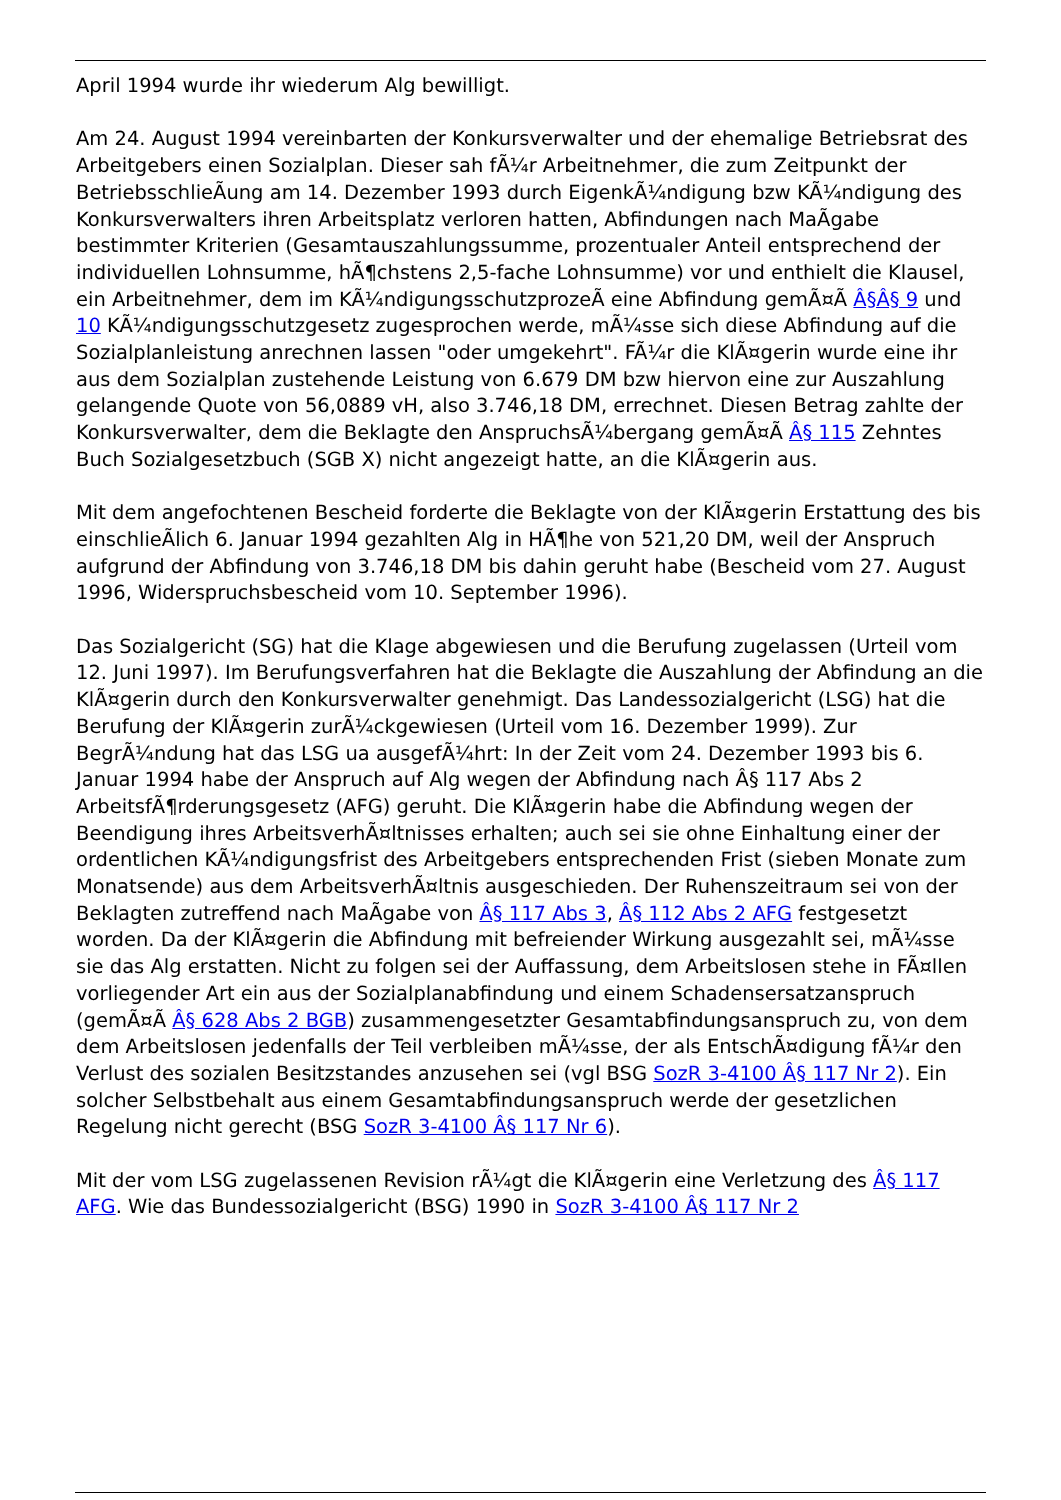April 1994 wurde ihr wiederum Alg bewilligt.
Am 24. August 1994 vereinbarten der Konkursverwalter und der ehemalige Betriebsrat des Arbeitgebers einen Sozialplan. Dieser sah fÃ¼r Arbeitnehmer, die zum Zeitpunkt der BetriebsschlieÃung am 14. Dezember 1993 durch EigenkÃ¼ndigung bzw KÃ¼ndigung des Konkursverwalters ihren Arbeitsplatz verloren hatten, Abfindungen nach MaÃgabe bestimmter Kriterien (Gesamtauszahlungssumme, prozentualer Anteil entsprechend der individuellen Lohnsumme, hÃ¶chstens 2,5-fache Lohnsumme) vor und enthielt die Klausel, ein Arbeitnehmer, dem im KÃ¼ndigungsschutzprozeÃ eine Abfindung gemÃ¤Ã Â§Â§ 9 und 10 KÃ¼ndigungsschutzgesetz zugesprochen werde, mÃ¼sse sich diese Abfindung auf die Sozialplanleistung anrechnen lassen "oder umgekehrt". FÃ¼r die KlÃ¤gerin wurde eine ihr aus dem Sozialplan zustehende Leistung von 6.679 DM bzw hiervon eine zur Auszahlung gelangende Quote von 56,0889 vH, also 3.746,18 DM, errechnet. Diesen Betrag zahlte der Konkursverwalter, dem die Beklagte den AnspruchsÃ¼bergang gemÃ¤Ã Â§ 115 Zehntes Buch Sozialgesetzbuch (SGB X) nicht angezeigt hatte, an die KlÃ¤gerin aus.
Mit dem angefochtenen Bescheid forderte die Beklagte von der KlÃ¤gerin Erstattung des bis einschlieÃlich 6. Januar 1994 gezahlten Alg in HÃ¶he von 521,20 DM, weil der Anspruch aufgrund der Abfindung von 3.746,18 DM bis dahin geruht habe (Bescheid vom 27. August 1996, Widerspruchsbescheid vom 10. September 1996).
Das Sozialgericht (SG) hat die Klage abgewiesen und die Berufung zugelassen (Urteil vom 12. Juni 1997). Im Berufungsverfahren hat die Beklagte die Auszahlung der Abfindung an die KlÃ¤gerin durch den Konkursverwalter genehmigt. Das Landessozialgericht (LSG) hat die Berufung der KlÃ¤gerin zurÃ¼ckgewiesen (Urteil vom 16. Dezember 1999). Zur BegrÃ¼ndung hat das LSG ua ausgefÃ¼hrt: In der Zeit vom 24. Dezember 1993 bis 6. Januar 1994 habe der Anspruch auf Alg wegen der Abfindung nach Â§ 117 Abs 2 ArbeitsfÃ¶rderungsgesetz (AFG) geruht. Die KlÃ¤gerin habe die Abfindung wegen der Beendigung ihres ArbeitsverhÃ¤ltnisses erhalten; auch sei sie ohne Einhaltung einer der ordentlichen KÃ¼ndigungsfrist des Arbeitgebers entsprechenden Frist (sieben Monate zum Monatsende) aus dem ArbeitsverhÃ¤ltnis ausgeschieden. Der Ruhenszeitraum sei von der Beklagten zutreffend nach MaÃgabe von Â§ 117 Abs 3, Â§ 112 Abs 2 AFG festgesetzt worden. Da der KlÃ¤gerin die Abfindung mit befreiender Wirkung ausgezahlt sei, mÃ¼sse sie das Alg erstatten. Nicht zu folgen sei der Auffassung, dem Arbeitslosen stehe in FÃ¤llen vorliegender Art ein aus der Sozialplanabfindung und einem Schadensersatzanspruch (gemÃ¤Ã Â§ 628 Abs 2 BGB) zusammengesetzter Gesamtabfindungsanspruch zu, von dem dem Arbeitslosen jedenfalls der Teil verbleiben mÃ¼sse, der als EntschÃ¤digung fÃ¼r den Verlust des sozialen Besitzstandes anzusehen sei (vgl BSG SozR 3-4100 Â§ 117 Nr 2). Ein solcher Selbstbehalt aus einem Gesamtabfindungsanspruch werde der gesetzlichen Regelung nicht gerecht (BSG SozR 3-4100 Â§ 117 Nr 6).
Mit der vom LSG zugelassenen Revision rÃ¼gt die KlÃ¤gerin eine Verletzung des Â§ 117 AFG. Wie das Bundessozialgericht (BSG) 1990 in SozR 3-4100 Â§ 117 Nr 2